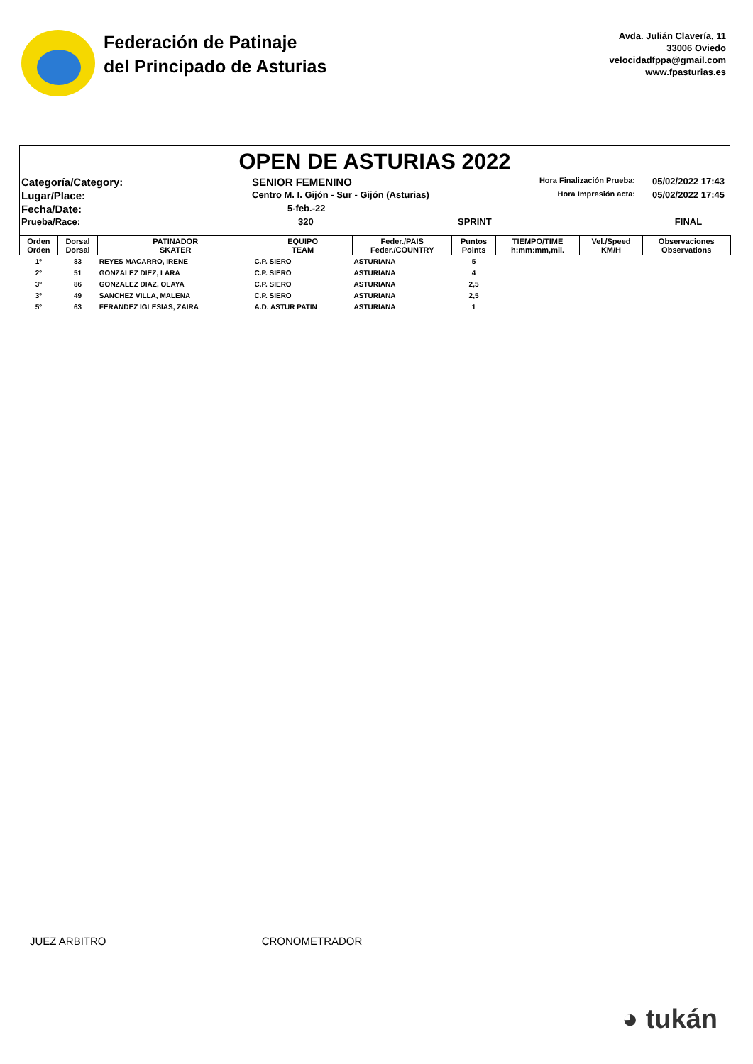Federación de Patinaje
del Principado de Asturias
Avda. Julián Clavería, 11
33006 Oviedo
velocidadfppa@gmail.com
www.fpasturias.es
OPEN DE ASTURIAS 2022
Categoría/Category:
SENIOR FEMENINO
Hora Finalización Prueba:
05/02/2022 17:43
Lugar/Place:
Centro M. I. Gijón - Sur - Gijón (Asturias)
Hora Impresión acta:
05/02/2022 17:45
Fecha/Date:
5-feb.-22
Prueba/Race:
320
SPRINT
FINAL
| Orden Orden | Dorsal Dorsal | PATINADOR SKATER | EQUIPO TEAM | Feder./PAIS Feder./COUNTRY | Puntos Points | TIEMPO/TIME h:mm:mm,mil. | Vel./Speed KM/H | Observaciones Observations |
| --- | --- | --- | --- | --- | --- | --- | --- | --- |
| 1º | 83 | REYES MACARRO, IRENE | C.P. SIERO | ASTURIANA | 5 | | | |
| 2º | 51 | GONZALEZ DIEZ, LARA | C.P. SIERO | ASTURIANA | 4 | | | |
| 3º | 86 | GONZALEZ DIAZ, OLAYA | C.P. SIERO | ASTURIANA | 2,5 | | | |
| 3º | 49 | SANCHEZ VILLA, MALENA | C.P. SIERO | ASTURIANA | 2,5 | | | |
| 5º | 63 | FERANDEZ IGLESIAS, ZAIRA | A.D. ASTUR PATIN | ASTURIANA | 1 | | | |
JUEZ ARBITRO CRONOMETRADOR
◕ tukán